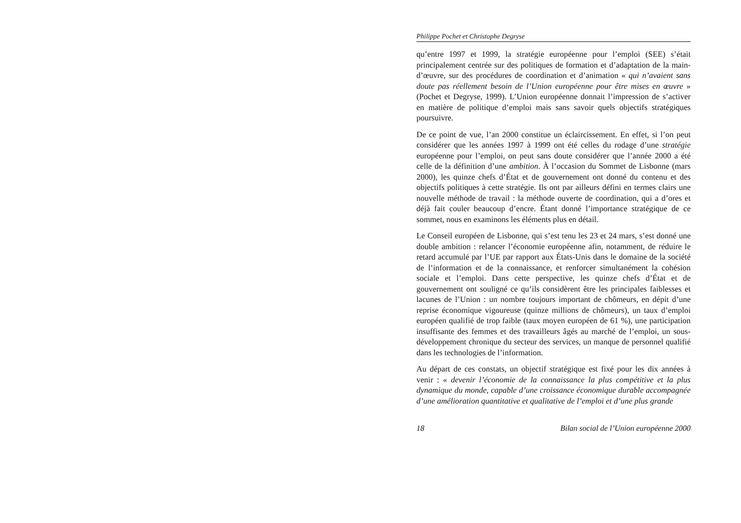Philippe Pochet et Christophe Degryse
qu’entre 1997 et 1999, la stratégie européenne pour l’emploi (SEE) s’était principalement centrée sur des politiques de formation et d’adaptation de la main-d’œuvre, sur des procédures de coordination et d’animation « qui n’avaient sans doute pas réellement besoin de l’Union européenne pour être mises en œuvre » (Pochet et Degryse, 1999). L’Union européenne donnait l’impression de s’activer en matière de politique d’emploi mais sans savoir quels objectifs stratégiques poursuivre.
De ce point de vue, l’an 2000 constitue un éclaircissement. En effet, si l’on peut considérer que les années 1997 à 1999 ont été celles du rodage d’une stratégie européenne pour l’emploi, on peut sans doute considérer que l’année 2000 a été celle de la définition d’une ambition. À l’occasion du Sommet de Lisbonne (mars 2000), les quinze chefs d’État et de gouvernement ont donné du contenu et des objectifs politiques à cette stratégie. Ils ont par ailleurs défini en termes clairs une nouvelle méthode de travail : la méthode ouverte de coordination, qui a d’ores et déjà fait couler beaucoup d’encre. Étant donné l’importance stratégique de ce sommet, nous en examinons les éléments plus en détail.
Le Conseil européen de Lisbonne, qui s’est tenu les 23 et 24 mars, s’est donné une double ambition : relancer l’économie européenne afin, notamment, de réduire le retard accumulé par l’UE par rapport aux États-Unis dans le domaine de la société de l’information et de la connaissance, et renforcer simultanément la cohésion sociale et l’emploi. Dans cette perspective, les quinze chefs d’État et de gouvernement ont souligné ce qu’ils considèrent être les principales faiblesses et lacunes de l’Union : un nombre toujours important de chômeurs, en dépit d’une reprise économique vigoureuse (quinze millions de chômeurs), un taux d’emploi européen qualifié de trop faible (taux moyen européen de 61 %), une participation insuffisante des femmes et des travailleurs âgés au marché de l’emploi, un sous-développement chronique du secteur des services, un manque de personnel qualifié dans les technologies de l’information.
Au départ de ces constats, un objectif stratégique est fixé pour les dix années à venir : « devenir l’économie de la connaissance la plus compétitive et la plus dynamique du monde, capable d’une croissance économique durable accompagnée d’une amélioration quantitative et qualitative de l’emploi et d’une plus grande
18 Bilan social de l’Union européenne 2000